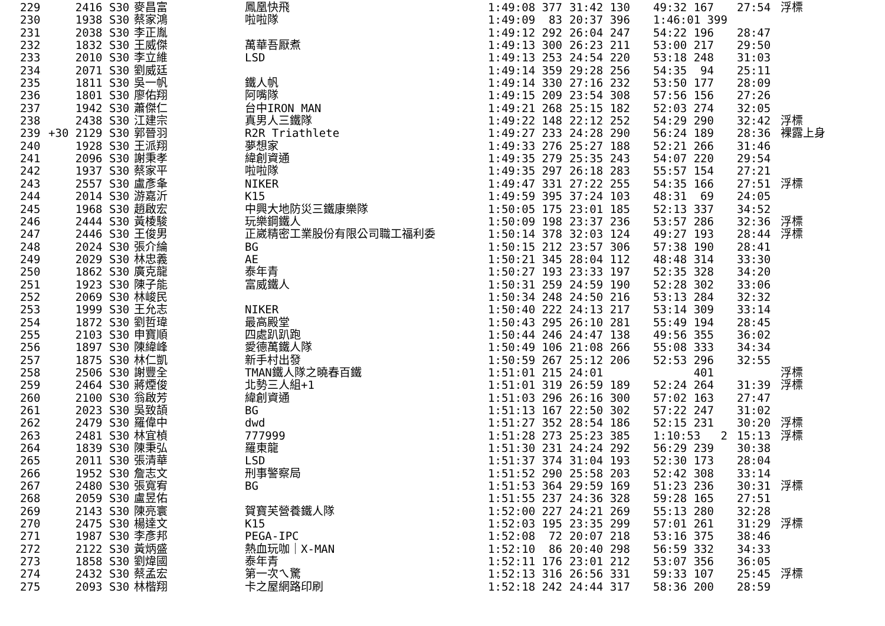| 229 | 2416 S30 | 麥昌富 | 鳳凰快飛 | 1:49:08 377 | 31:42 130 | 49:32 167 | 27:54 | 浮標 |
| 230 | 1938 S30 | 蔡家鴻 | 啦啦隊 | 1:49:09 83 | 20:37 396 | 1:46:01 399 | | |
| 231 | 2038 S30 | 李正胤 | | 1:49:12 292 | 26:04 247 | 54:22 196 | 28:47 | |
| 232 | 1832 S30 | 王威傑 | 萬華吾厭煮 | 1:49:13 300 | 26:23 211 | 53:00 217 | 29:50 | |
| 233 | 2010 S30 | 李立維 | LSD | 1:49:13 253 | 24:54 220 | 53:18 248 | 31:03 | |
| 234 | 2071 S30 | 劉威廷 | | 1:49:14 359 | 29:28 256 | 54:35 94 | 25:11 | |
| 235 | 1811 S30 | 吳一帆 | 鐵人帆 | 1:49:14 330 | 27:16 232 | 53:50 177 | 28:09 | |
| 236 | 1801 S30 | 廖佑翔 | 阿嘴隊 | 1:49:15 209 | 23:54 308 | 57:56 156 | 27:26 | |
| 237 | 1942 S30 | 蕭傑仁 | 台中IRON MAN | 1:49:21 268 | 25:15 182 | 52:03 274 | 32:05 | |
| 238 | 2438 S30 | 江建宗 | 真男人三鐵隊 | 1:49:22 148 | 22:12 252 | 54:29 290 | 32:42 | 浮標 |
| 239 | +30 2129 S30 | 郭晉羽 | R2R Triathlete | 1:49:27 233 | 24:28 290 | 56:24 189 | 28:36 | 裸露上身 |
| 240 | 1928 S30 | 王派翔 | 夢想家 | 1:49:33 276 | 25:27 188 | 52:21 266 | 31:46 | |
| 241 | 2096 S30 | 謝秉孝 | 緯創資通 | 1:49:35 279 | 25:35 243 | 54:07 220 | 29:54 | |
| 242 | 1937 S30 | 蔡家平 | 啦啦隊 | 1:49:35 297 | 26:18 283 | 55:57 154 | 27:21 | |
| 243 | 2557 S30 | 盧彥夆 | NIKER | 1:49:47 331 | 27:22 255 | 54:35 166 | 27:51 | 浮標 |
| 244 | 2014 S30 | 游嘉沂 | K15 | 1:49:59 395 | 37:24 103 | 48:31 69 | 24:05 | |
| 245 | 1968 S30 | 趙啟宏 | 中興大地防災三鐵康樂隊 | 1:50:05 175 | 23:01 185 | 52:13 337 | 34:52 | |
| 246 | 2444 S30 | 黃棱駿 | 玩樂鋼鐵人 | 1:50:09 198 | 23:37 236 | 53:57 286 | 32:36 | 浮標 |
| 247 | 2446 S30 | 王俊男 | 正崴精密工業股份有限公司職工福利委 | 1:50:14 378 | 32:03 124 | 49:27 193 | 28:44 | 浮標 |
| 248 | 2024 S30 | 張介綸 | BG | 1:50:15 212 | 23:57 306 | 57:38 190 | 28:41 | |
| 249 | 2029 S30 | 林忠義 | AE | 1:50:21 345 | 28:04 112 | 48:48 314 | 33:30 | |
| 250 | 1862 S30 | 廣克龍 | 泰年青 | 1:50:27 193 | 23:33 197 | 52:35 328 | 34:20 | |
| 251 | 1923 S30 | 陳子能 | 富威鐵人 | 1:50:31 259 | 24:59 190 | 52:28 302 | 33:06 | |
| 252 | 2069 S30 | 林峻民 | | 1:50:34 248 | 24:50 216 | 53:13 284 | 32:32 | |
| 253 | 1999 S30 | 王允志 | NIKER | 1:50:40 222 | 24:13 217 | 53:14 309 | 33:14 | |
| 254 | 1872 S30 | 劉哲瑋 | 最高殿堂 | 1:50:43 295 | 26:10 281 | 55:49 194 | 28:45 | |
| 255 | 2103 S30 | 申寶順 | 四處趴趴跑 | 1:50:44 246 | 24:47 138 | 49:56 355 | 36:02 | |
| 256 | 1897 S30 | 陳緯峰 | 愛德萬鐵人隊 | 1:50:49 106 | 21:08 266 | 55:08 333 | 34:34 | |
| 257 | 1875 S30 | 林仁凱 | 新手村出發 | 1:50:59 267 | 25:12 206 | 52:53 296 | 32:55 | |
| 258 | 2506 S30 | 謝豐全 | TMAN鐵人隊之曉春百鐵 | 1:51:01 215 | 24:01 | 401 | | 浮標 |
| 259 | 2464 S30 | 蔣煙俊 | 北勢三人組+1 | 1:51:01 319 | 26:59 189 | 52:24 264 | 31:39 | 浮標 |
| 260 | 2100 S30 | 翁啟芳 | 緯創資通 | 1:51:03 296 | 26:16 300 | 57:02 163 | 27:47 | |
| 261 | 2023 S30 | 吳致頡 | BG | 1:51:13 167 | 22:50 302 | 57:22 247 | 31:02 | |
| 262 | 2479 S30 | 羅偉中 | dwd | 1:51:27 352 | 28:54 186 | 52:15 231 | 30:20 | 浮標 |
| 263 | 2481 S30 | 林宜楨 | 777999 | 1:51:28 273 | 25:23 385 | 1:10:53 2 | 15:13 | 浮標 |
| 264 | 1839 S30 | 陳秉弘 | 羅東龍 | 1:51:30 231 | 24:24 292 | 56:29 239 | 30:38 | |
| 265 | 2011 S30 | 張清華 | LSD | 1:51:37 374 | 31:04 193 | 52:30 173 | 28:04 | |
| 266 | 1952 S30 | 詹志文 | 刑事警察局 | 1:51:52 290 | 25:58 203 | 52:42 308 | 33:14 | |
| 267 | 2480 S30 | 張寬宥 | BG | 1:51:53 364 | 29:59 169 | 51:23 236 | 30:31 | 浮標 |
| 268 | 2059 S30 | 盧昱佑 | | 1:51:55 237 | 24:36 328 | 59:28 165 | 27:51 | |
| 269 | 2143 S30 | 陳亮寰 | 賀寶芙營養鐵人隊 | 1:52:00 227 | 24:21 269 | 55:13 280 | 32:28 | |
| 270 | 2475 S30 | 楊達文 | K15 | 1:52:03 195 | 23:35 299 | 57:01 261 | 31:29 | 浮標 |
| 271 | 1987 S30 | 李彥邦 | PEGA-IPC | 1:52:08 72 | 20:07 218 | 53:16 375 | 38:46 | |
| 272 | 2122 S30 | 黃炳盛 | 熱血玩咖｜X-MAN | 1:52:10 86 | 20:40 298 | 56:59 332 | 34:33 | |
| 273 | 1858 S30 | 劉煒國 | 泰年青 | 1:52:11 176 | 23:01 212 | 53:07 356 | 36:05 | |
| 274 | 2432 S30 | 蔡孟宏 | 第一次ㄟ驚 | 1:52:13 316 | 26:56 331 | 59:33 107 | 25:45 | 浮標 |
| 275 | 2093 S30 | 林楷翔 | 卡之屋網路印刷 | 1:52:18 242 | 24:44 317 | 58:36 200 | 28:59 | |